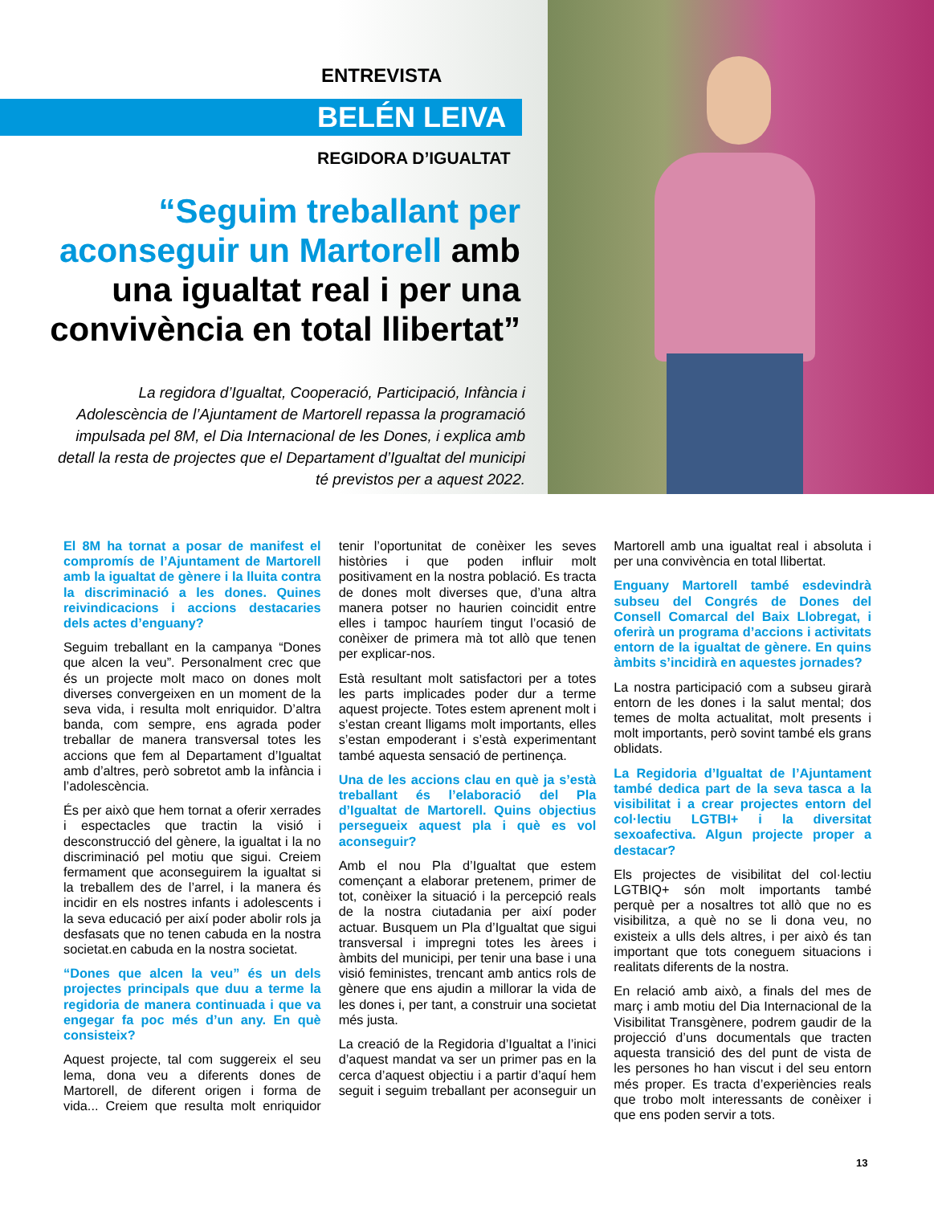ENTREVISTA
BELÉN LEIVA
REGIDORA D’IGUALTAT
“Seguim treballant per aconseguir un Martorell amb una igualtat real i per una convivència en total llibertat”
La regidora d’Igualtat, Cooperació, Participació, Infància i Adolescència de l’Ajuntament de Martorell repassa la programació impulsada pel 8M, el Dia Internacional de les Dones, i explica amb detall la resta de projectes que el Departament d’Igualtat del municipi té previstos per a aquest 2022.
El 8M ha tornat a posar de manifest el compromís de l’Ajuntament de Martorell amb la igualtat de gènere i la lluita contra la discriminació a les dones. Quines reivindicacions i accions destacaries dels actes d’enguany?
Seguim treballant en la campanya “Dones que alcen la veu”. Personalment crec que és un projecte molt maco on dones molt diverses convergeixen en un moment de la seva vida, i resulta molt enriquidor. D’altra banda, com sempre, ens agrada poder treballar de manera transversal totes les accions que fem al Departament d’Igualtat amb d’altres, però sobretot amb la infància i l’adolescència.
És per això que hem tornat a oferir xerrades i espectacles que tractin la visió i desconstrucció del gènere, la igualtat i la no discriminació pel motiu que sigui. Creiem fermament que aconseguirem la igualtat si la treballem des de l’arrel, i la manera és incidir en els nostres infants i adolescents i la seva educació per així poder abolir rols ja desfasats que no tenen cabuda en la nostra societat.en cabuda en la nostra societat.
“Dones que alcen la veu” és un dels projectes principals que duu a terme la regidoria de manera continuada i que va engegar fa poc més d’un any. En què consisteix?
Aquest projecte, tal com suggereix el seu lema, dona veu a diferents dones de Martorell, de diferent origen i forma de vida... Creiem que resulta molt enriquidor tenir l’oportunitat de conèixer les seves històries i que poden influir molt positivament en la nostra població. Es tracta de dones molt diverses que, d’una altra manera potser no haurien coincidit entre elles i tampoc hauríem tingut l’ocasió de conèixer de primera mà tot allò que tenen per explicar-nos.
Està resultant molt satisfactori per a totes les parts implicades poder dur a terme aquest projecte. Totes estem aprenent molt i s’estan creant lligams molt importants, elles s’estan empoderant i s’està experimentant també aquesta sensació de pertinença.
Una de les accions clau en què ja s’està treballant és l’elaboració del Pla d’Igualtat de Martorell. Quins objectius persegueix aquest pla i què es vol aconseguir?
Amb el nou Pla d’Igualtat que estem començant a elaborar pretenem, primer de tot, conèixer la situació i la percepció reals de la nostra ciutadania per així poder actuar. Busquem un Pla d’Igualtat que sigui transversal i impregni totes les àrees i àmbits del municipi, per tenir una base i una visió feministes, trencant amb antics rols de gènere que ens ajudin a millorar la vida de les dones i, per tant, a construir una societat més justa.
La creació de la Regidoria d’Igualtat a l’inici d’aquest mandat va ser un primer pas en la cerca d’aquest objectiu i a partir d’aquí hem seguit i seguim treballant per aconseguir un Martorell amb una igualtat real i absoluta i per una convivència en total llibertat.
Enguany Martorell també esdevindrà subseu del Congrés de Dones del Consell Comarcal del Baix Llobregat, i oferirà un programa d’accions i activitats entorn de la igualtat de gènere. En quins àmbits s’incidirà en aquestes jornades?
La nostra participació com a subseu girarà entorn de les dones i la salut mental; dos temes de molta actualitat, molt presents i molt importants, però sovint també els grans oblidats.
La Regidoria d’Igualtat de l’Ajuntament també dedica part de la seva tasca a la visibilitat i a crear projectes entorn del col·lectiu LGTBI+ i la diversitat sexoafectiva. Algun projecte proper a destacar?
Els projectes de visibilitat del col·lectiu LGTBIQ+ són molt importants també perquè per a nosaltres tot allò que no es visibilitza, a què no se li dona veu, no existeix a ulls dels altres, i per això és tan important que tots coneguem situacions i realitats diferents de la nostra.
En relació amb això, a finals del mes de març i amb motiu del Dia Internacional de la Visibilitat Transgènere, podrem gaudir de la projecció d’uns documentals que tracten aquesta transició des del punt de vista de les persones ho han viscut i del seu entorn més proper. Es tracta d’experiències reals que trobo molt interessants de conèixer i que ens poden servir a tots.
13